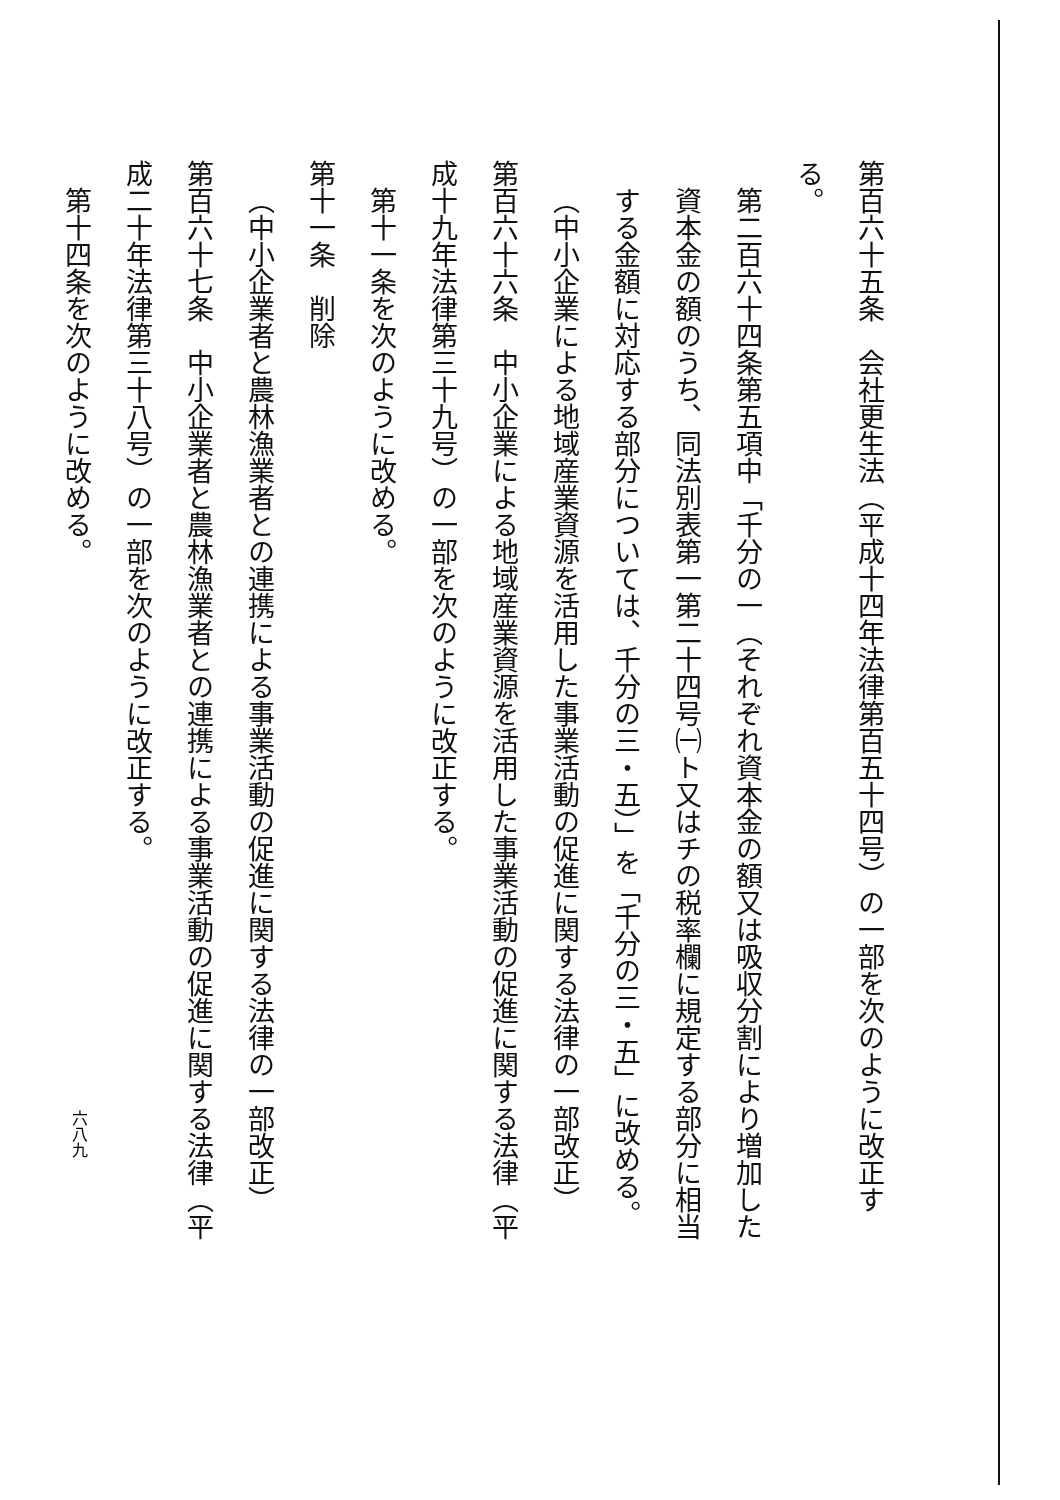第百六十五条　会社更生法（平成十四年法律第百五十四号）の一部を次のように改正する。
第二百六十四条第五項中「千分の一（それぞれ資本金の額又は吸収分割により増加した資本金の額のうち、同法別表第一第二十四号㈠ト又はチの税率欄に規定する部分に相当する金額に対応する部分については、千分の三・五）」を「千分の三・五」に改める。
（中小企業による地域産業資源を活用した事業活動の促進に関する法律の一部改正）
第百六十六条　中小企業による地域産業資源を活用した事業活動の促進に関する法律（平成十九年法律第三十九号）の一部を次のように改正する。
第十一条を次のように改める。
第十一条　削除
（中小企業者と農林漁業者との連携による事業活動の促進に関する法律の一部改正）
第百六十七条　中小企業者と農林漁業者との連携による事業活動の促進に関する法律（平成二十年法律第三十八号）の一部を次のように改正する。
第十四条を次のように改める。
六八九